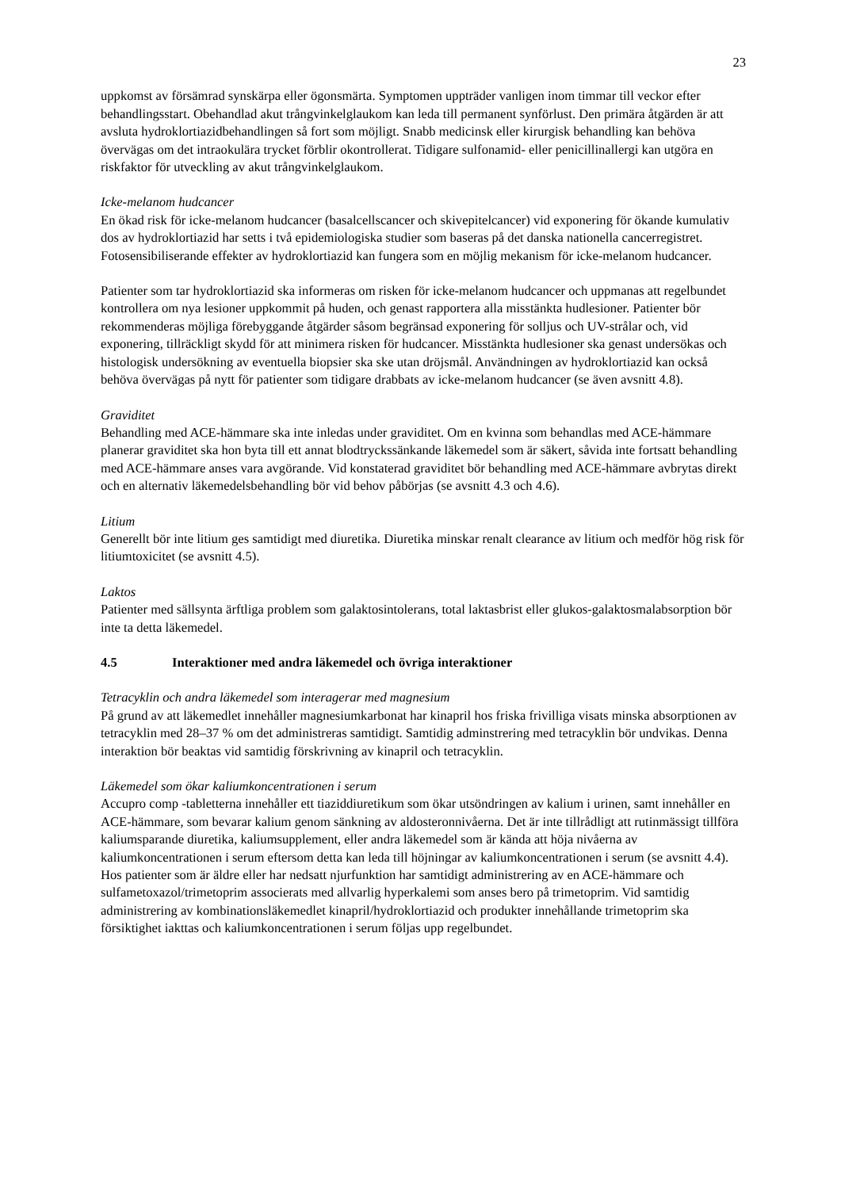23
uppkomst av försämrad synskärpa eller ögonsmärta. Symptomen uppträder vanligen inom timmar till veckor efter behandlingsstart. Obehandlad akut trångvinkelglaukom kan leda till permanent synförlust. Den primära åtgärden är att avsluta hydroklortiazidbehandlingen så fort som möjligt. Snabb medicinsk eller kirurgisk behandling kan behöva övervägas om det intraokulära trycket förblir okontrollerat. Tidigare sulfonamid- eller penicillinallergi kan utgöra en riskfaktor för utveckling av akut trångvinkelglaukom.
Icke-melanom hudcancer
En ökad risk för icke-melanom hudcancer (basalcellscancer och skivepitelcancer) vid exponering för ökande kumulativ dos av hydroklortiazid har setts i två epidemiologiska studier som baseras på det danska nationella cancerregistret. Fotosensibiliserande effekter av hydroklortiazid kan fungera som en möjlig mekanism för icke-melanom hudcancer.
Patienter som tar hydroklortiazid ska informeras om risken för icke-melanom hudcancer och uppmanas att regelbundet kontrollera om nya lesioner uppkommit på huden, och genast rapportera alla misstänkta hudlesioner. Patienter bör rekommenderas möjliga förebyggande åtgärder såsom begränsad exponering för solljus och UV-strålar och, vid exponering, tillräckligt skydd för att minimera risken för hudcancer. Misstänkta hudlesioner ska genast undersökas och histologisk undersökning av eventuella biopsier ska ske utan dröjsmål. Användningen av hydroklortiazid kan också behöva övervägas på nytt för patienter som tidigare drabbats av icke-melanom hudcancer (se även avsnitt 4.8).
Graviditet
Behandling med ACE-hämmare ska inte inledas under graviditet. Om en kvinna som behandlas med ACE-hämmare planerar graviditet ska hon byta till ett annat blodtryckssänkande läkemedel som är säkert, såvida inte fortsatt behandling med ACE-hämmare anses vara avgörande. Vid konstaterad graviditet bör behandling med ACE-hämmare avbrytas direkt och en alternativ läkemedelsbehandling bör vid behov påbörjas (se avsnitt 4.3 och 4.6).
Litium
Generellt bör inte litium ges samtidigt med diuretika. Diuretika minskar renalt clearance av litium och medför hög risk för litiumtoxicitet (se avsnitt 4.5).
Laktos
Patienter med sällsynta ärftliga problem som galaktosintolerans, total laktasbrist eller glukos-galaktosmalabsorption bör inte ta detta läkemedel.
4.5 Interaktioner med andra läkemedel och övriga interaktioner
Tetracyklin och andra läkemedel som interagerar med magnesium
På grund av att läkemedlet innehåller magnesiumkarbonat har kinapril hos friska frivilliga visats minska absorptionen av tetracyklin med 28–37 % om det administreras samtidigt. Samtidig adminstrering med tetracyklin bör undvikas. Denna interaktion bör beaktas vid samtidig förskrivning av kinapril och tetracyklin.
Läkemedel som ökar kaliumkoncentrationen i serum
Accupro comp -tabletterna innehåller ett tiaziddiuretikum som ökar utsöndringen av kalium i urinen, samt innehåller en ACE-hämmare, som bevarar kalium genom sänkning av aldosteronnivåerna. Det är inte tillrådligt att rutinmässigt tillföra kaliumsparande diuretika, kaliumsupplement, eller andra läkemedel som är kända att höja nivåerna av kaliumkoncentrationen i serum eftersom detta kan leda till höjningar av kaliumkoncentrationen i serum (se avsnitt 4.4).
Hos patienter som är äldre eller har nedsatt njurfunktion har samtidigt administrering av en ACE-hämmare och sulfametoxazol/trimetoprim associerats med allvarlig hyperkalemi som anses bero på trimetoprim. Vid samtidig administrering av kombinationsläkemedlet kinapril/hydroklortiazid och produkter innehållande trimetoprim ska försiktighet iakttas och kaliumkoncentrationen i serum följas upp regelbundet.